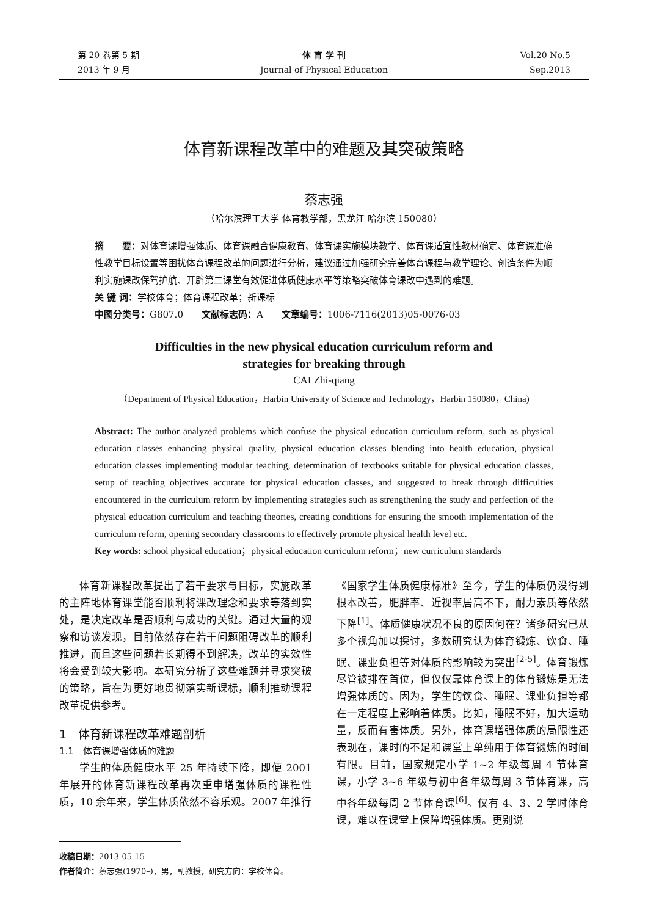第 20 卷第 5 期
2013 年 9 月
体 育 学 刊
Journal of Physical Education
Vol.20 No.5
Sep.2013
体育新课程改革中的难题及其突破策略
蔡志强
（哈尔滨理工大学 体育教学部，黑龙江 哈尔滨 150080）
摘　　要：对体育课增强体质、体育课融合健康教育、体育课实施模块教学、体育课适宜性教材确定、体育课准确性教学目标设置等困扰体育课程改革的问题进行分析，建议通过加强研究完善体育课程与教学理论、创造条件为顺利实施课改保驾护航、开辟第二课堂有效促进体质健康水平等策略突破体育课改中遇到的难题。
关 键 词：学校体育；体育课程改革；新课标
中图分类号：G807.0　　文献标志码：A　　文章编号：1006-7116(2013)05-0076-03
Difficulties in the new physical education curriculum reform and
strategies for breaking through
CAI Zhi-qiang
（Department of Physical Education，Harbin University of Science and Technology，Harbin 150080，China)
Abstract: The author analyzed problems which confuse the physical education curriculum reform, such as physical education classes enhancing physical quality, physical education classes blending into health education, physical education classes implementing modular teaching, determination of textbooks suitable for physical education classes, setup of teaching objectives accurate for physical education classes, and suggested to break through difficulties encountered in the curriculum reform by implementing strategies such as strengthening the study and perfection of the physical education curriculum and teaching theories, creating conditions for ensuring the smooth implementation of the curriculum reform, opening secondary classrooms to effectively promote physical health level etc.
Key words: school physical education；physical education curriculum reform；new curriculum standards
体育新课程改革提出了若干要求与目标，实施改革的主阵地体育课堂能否顺利将课改理念和要求等落到实处，是决定改革是否顺利与成功的关键。通过大量的观察和访谈发现，目前依然存在若干问题阻碍改革的顺利推进，而且这些问题若长期得不到解决，改革的实效性将会受到较大影响。本研究分析了这些难题并寻求突破的策略，旨在为更好地贯彻落实新课标，顺利推动课程改革提供参考。
1　体育新课程改革难题剖析
1.1　体育课增强体质的难题
学生的体质健康水平 25 年持续下降，即便 2001 年展开的体育新课程改革再次重申增强体质的课程性质，10 余年来，学生体质依然不容乐观。2007 年推行
《国家学生体质健康标准》至今，学生的体质仍没得到根本改善，肥胖率、近视率居高不下，耐力素质等依然下降<sup>[1]</sup>。体质健康状况不良的原因何在？诸多研究已从多个视角加以探讨，多数研究认为体育锻炼、饮食、睡眠、课业负担等对体质的影响较为突出<sup>[2-5]</sup>。体育锻炼尽管被排在首位，但仅仅靠体育课上的体育锻炼是无法增强体质的。因为，学生的饮食、睡眠、课业负担等都在一定程度上影响着体质。比如，睡眠不好，加大运动量，反而有害体质。另外，体育课增强体质的局限性还表现在，课时的不足和课堂上单纯用于体育锻炼的时间有限。目前，国家规定小学 1~2 年级每周 4 节体育课，小学 3~6 年级与初中各年级每周 3 节体育课，高中各年级每周 2 节体育课<sup>[6]</sup>。仅有 4、3、2 学时体育课，难以在课堂上保障增强体质。更别说
收稿日期：2013-05-15
作者简介：蔡志强(1970–)，男，副教授，研究方向：学校体育。